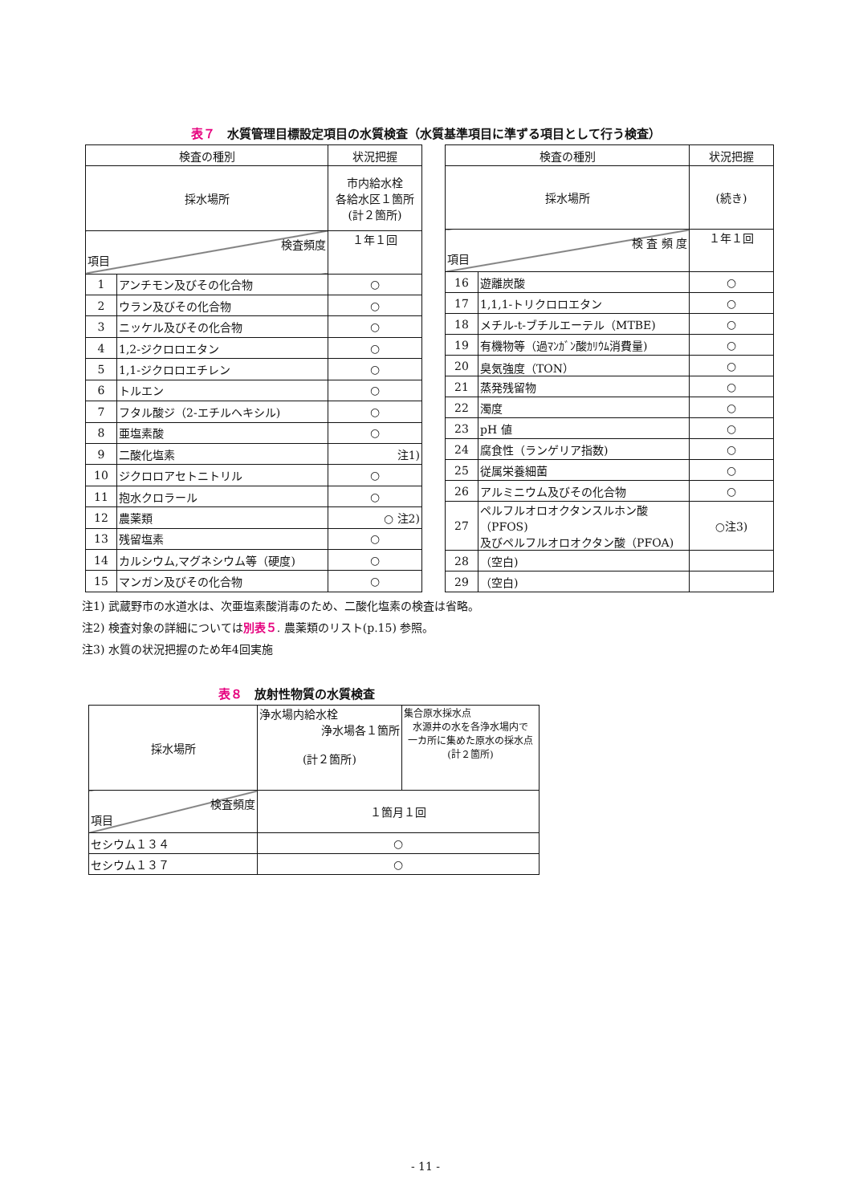表７　水質管理目標設定項目の水質検査（水質基準項目に準ずる項目として行う検査）
| 検査の種別 | | 状況把握 |
| --- | --- | --- |
| 採水場所 | | 市内給水栓 各給水区１箇所 (計２箇所) |
| 検査頻度 項目 | | １年１回 |
| 1 | アンチモン及びその化合物 | ○ |
| 2 | ウラン及びその化合物 | ○ |
| 3 | ニッケル及びその化合物 | ○ |
| 4 | 1,2-ジクロロエタン | ○ |
| 5 | 1,1-ジクロロエチレン | ○ |
| 6 | トルエン | ○ |
| 7 | フタル酸ジ（2-エチルヘキシル) | ○ |
| 8 | 亜塩素酸 | ○ |
| 9 | 二酸化塩素 | 注1) |
| 10 | ジクロロアセトニトリル | ○ |
| 11 | 抱水クロラール | ○ |
| 12 | 農薬類 | ○ 注2) |
| 13 | 残留塩素 | ○ |
| 14 | カルシウム,マグネシウム等（硬度) | ○ |
| 15 | マンガン及びその化合物 | ○ |
| 検査の種別 | | 状況把握 |
| --- | --- | --- |
| 採水場所 | | (続き) |
| 検 査 頻 度 項目 | | １年１回 |
| 16 | 遊離炭酸 | ○ |
| 17 | 1,1,1-トリクロロエタン | ○ |
| 18 | メチル-t-ブチルエーテル（MTBE) | ○ |
| 19 | 有機物等（過ﾏﾝｶﾞﾝ酸ｶﾘｳﾑ消費量) | ○ |
| 20 | 臭気強度（TON） | ○ |
| 21 | 蒸発残留物 | ○ |
| 22 | 濁度 | ○ |
| 23 | pH 値 | ○ |
| 24 | 腐食性（ランゲリア指数) | ○ |
| 25 | 従属栄養細菌 | ○ |
| 26 | アルミニウム及びその化合物 | ○ |
| 27 | ペルフルオロオクタンスルホン酸（PFOS) 及びペルフルオロオクタン酸（PFOA) | ○注3) |
| 28 | （空白) | |
| 29 | （空白) | |
注1) 武蔵野市の水道水は、次亜塩素酸消毒のため、二酸化塩素の検査は省略。
注2) 検査対象の詳細については別表５. 農薬類のリスト(p.15) 参照。
注3) 水質の状況把握のため年4回実施
表８　放射性物質の水質検査
| 採水場所 | 浄水場内給水栓 浄水場各１箇所 (計２箇所) | 集合原水採水点 水源井の水を各浄水場内で 一カ所に集めた原水の採水点 (計２箇所) |
| 検査頻度 項目 | １箇月１回 | |
| セシウム１３４ | ○ | |
| セシウム１３７ | ○ | |
- 11 -